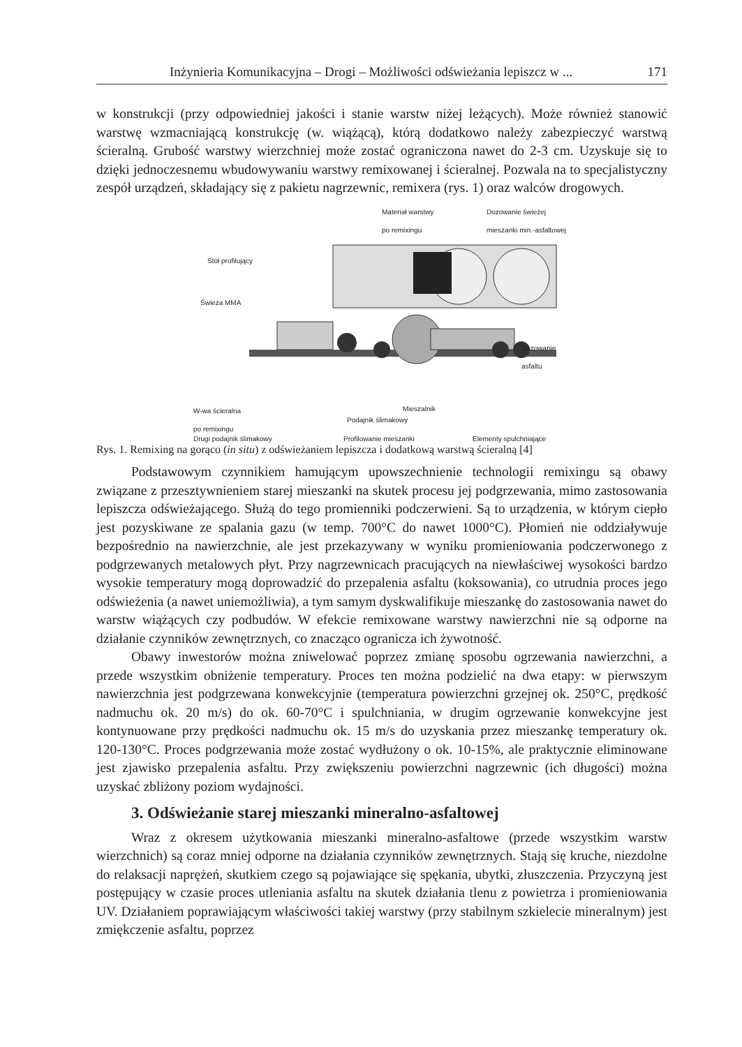Inżynieria Komunikacyjna – Drogi – Możliwości odświeżania lepiszcz w ... 171
w konstrukcji (przy odpowiedniej jakości i stanie warstw niżej leżących). Może również stanowić warstwę wzmacniającą konstrukcję (w. wiążącą), którą dodatkowo należy zabezpieczyć warstwą ścieralną. Grubość warstwy wierzchniej może zostać ograniczona nawet do 2-3 cm. Uzyskuje się to dzięki jednoczesnemu wbudowywaniu warstwy remixowanej i ścieralnej. Pozwala na to specjalistyczny zespół urządzeń, składający się z pakietu nagrzewnic, remixera (rys. 1) oraz walców drogowych.
Materiał warstwy
po remixingu
Dozowanie świeżej
mieszanki min.-asfaltowej
Stół profilujący
Świeża MMA
Dozowanie
asfaltu
W-wa ścieralna
po remixingu
Mieszalnik
Podajnik ślimakowy
Drugi podajnik ślimakowy Profilowanie mieszanki Elementy spulchniające
Rys. 1. Remixing na gorąco (in situ) z odświeżaniem lepiszcza i dodatkową warstwą ścieralną [4]
Podstawowym czynnikiem hamującym upowszechnienie technologii remixingu są obawy związane z przesztywnieniem starej mieszanki na skutek procesu jej podgrzewania, mimo zastosowania lepiszcza odświeżającego. Służą do tego promienniki podczerwieni. Są to urządzenia, w którym ciepło jest pozyskiwane ze spalania gazu (w temp. 700°C do nawet 1000°C). Płomień nie oddziaływuje bezpośrednio na nawierzchnie, ale jest przekazywany w wyniku promieniowania podczerwonego z podgrzewanych metalowych płyt. Przy nagrzewnicach pracujących na niewłaściwej wysokości bardzo wysokie temperatury mogą doprowadzić do przepalenia asfaltu (koksowania), co utrudnia proces jego odświeżenia (a nawet uniemożliwia), a tym samym dyskwalifikuje mieszankę do zastosowania nawet do warstw wiążących czy podbudów. W efekcie remixowane warstwy nawierzchni nie są odporne na działanie czynników zewnętrznych, co znacząco ogranicza ich żywotność.
Obawy inwestorów można zniwelować poprzez zmianę sposobu ogrzewania nawierzchni, a przede wszystkim obniżenie temperatury. Proces ten można podzielić na dwa etapy: w pierwszym nawierzchnia jest podgrzewana konwekcyjnie (temperatura powierzchni grzejnej ok. 250°C, prędkość nadmuchu ok. 20 m/s) do ok. 60-70°C i spulchniania, w drugim ogrzewanie konwekcyjne jest kontynuowane przy prędkości nadmuchu ok. 15 m/s do uzyskania przez mieszankę temperatury ok. 120-130°C. Proces podgrzewania może zostać wydłużony o ok. 10-15%, ale praktycznie eliminowane jest zjawisko przepalenia asfaltu. Przy zwiększeniu powierzchni nagrzewnic (ich długości) można uzyskać zbliżony poziom wydajności.
3. Odświeżanie starej mieszanki mineralno-asfaltowej
Wraz z okresem użytkowania mieszanki mineralno-asfaltowe (przede wszystkim warstw wierzchnich) są coraz mniej odporne na działania czynników zewnętrznych. Stają się kruche, niezdolne do relaksacji naprężeń, skutkiem czego są pojawiające się spękania, ubytki, złuszczenia. Przyczyną jest postępujący w czasie proces utleniania asfaltu na skutek działania tlenu z powietrza i promieniowania UV. Działaniem poprawiającym właściwości takiej warstwy (przy stabilnym szkielecie mineralnym) jest zmiękczenie asfaltu, poprzez